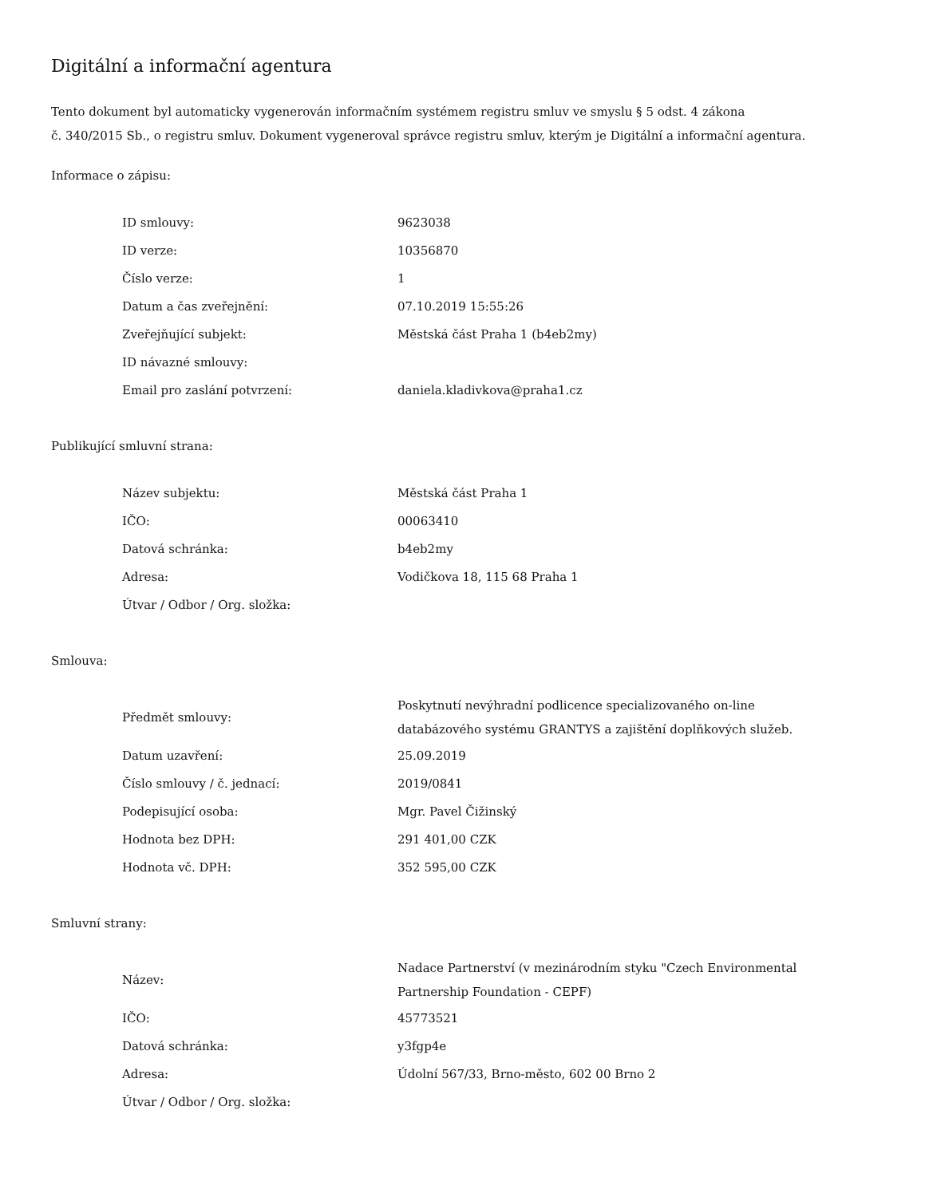Digitální a informační agentura
Tento dokument byl automaticky vygenerován informačním systémem registru smluv ve smyslu § 5 odst. 4 zákona
č. 340/2015 Sb., o registru smluv. Dokument vygeneroval správce registru smluv, kterým je Digitální a informační agentura.
Informace o zápisu:
| ID smlouvy: | 9623038 |
| ID verze: | 10356870 |
| Číslo verze: | 1 |
| Datum a čas zveřejnění: | 07.10.2019 15:55:26 |
| Zveřejňující subjekt: | Městská část Praha 1 (b4eb2my) |
| ID návazné smlouvy: | |
| Email pro zaslání potvrzení: | daniela.kladivkova@praha1.cz |
Publikující smluvní strana:
| Název subjektu: | Městská část Praha 1 |
| IČO: | 00063410 |
| Datová schránka: | b4eb2my |
| Adresa: | Vodičkova 18, 115 68 Praha 1 |
| Útvar / Odbor / Org. složka: | |
Smlouva:
| Předmět smlouvy: | Poskytnutí nevýhradní podlicence specializovaného on-line databázového systému GRANTYS a zajištění doplňkových služeb. |
| Datum uzavření: | 25.09.2019 |
| Číslo smlouvy / č. jednací: | 2019/0841 |
| Podepisující osoba: | Mgr. Pavel Čižinský |
| Hodnota bez DPH: | 291 401,00 CZK |
| Hodnota vč. DPH: | 352 595,00 CZK |
Smluvní strany:
| Název: | Nadace Partnerství (v mezinárodním styku "Czech Environmental Partnership Foundation - CEPF) |
| IČO: | 45773521 |
| Datová schránka: | y3fgp4e |
| Adresa: | Údolní 567/33, Brno-město, 602 00 Brno 2 |
| Útvar / Odbor / Org. složka: | |